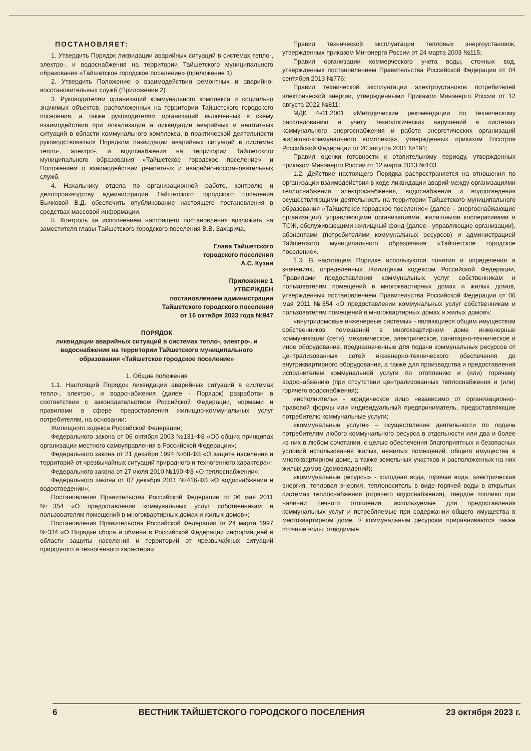ПОСТАНОВЛЯЕТ:
1. Утвердить Порядок ликвидации аварийных ситуаций в системах тепло-, электро-, и водоснабжения на территории Тайшетского муниципального образования «Тайшетское городское поселение» (приложение 1).
2. Утвердить Положение о взаимодействии ремонтных и аварийно-восстановительных служб (Приложение 2).
3. Руководителям организаций коммунального комплекса и социально значимых объектов, расположенных на территории Тайшетского городского поселения, а также руководителям организаций включенных в схему взаимодействия при локализации и ликвидации аварийных и нештатных ситуаций в области коммунального комплекса, в практической деятельности руководствоваться Порядком ликвидации аварийных ситуаций в системах тепло-, электро-, и водоснабжения на территории Тайшетского муниципального образования «Тайшетское городское поселение» и Положением о взаимодействии ремонтных и аварийно-восстановительных служб.
4. Начальнику отдела по организационной работе, контролю и делопроизводству администрации Тайшетского городского поселения Бычковой В.Д. обеспечить опубликование настоящего постановления в средствах массовой информации.
5. Контроль за исполнением настоящего постановления возложить на заместителя главы Тайшетского городского поселения В.В. Захарича.
Глава Тайшетского
городского поселения
А.С. Кузин
Приложение 1
УТВЕРЖДЕН
постановлением администрации
Тайшетского городского поселения
от 16 октября 2023 года №947
ПОРЯДОК
ликвидации аварийных ситуаций в системах тепло-, электро-, и водоснабжения на территории Тайшетского муниципального образования «Тайшетское городское поселение»
1. Общие положения
1.1. Настоящий Порядок ликвидации аварийных ситуаций в системах тепло-, электро-, и водоснабжения (далее - Порядок) разработан в соответствии с законодательством Российской Федерации, нормами и правилами в сфере предоставления жилищно-коммунальных услуг потребителям, на основании:
Жилищного кодекса Российской Федерации;
Федерального закона от 06 октября 2003 №131-ФЗ «Об общих принципах организации местного самоуправления в Российской Федерации»;
Федерального закона от 21 декабря 1994 №68-ФЗ «О защите населения и территорий от чрезвычайных ситуаций природного и техногенного характера»;
Федерального закона от 27 июля 2010 №190-ФЗ «О теплоснабжении»;
Федерального закона от 07 декабря 2011 №416-ФЗ «О водоснабжении и водоотведении»;
Постановления Правительства Российской Федерации от 06 мая 2011 №354 «О предоставлении коммунальных услуг собственникам и пользователям помещений в многоквартирных домах и жилых домов»;
Постановления Правительства Российской Федерации от 24 марта 1997 №334 «О Порядке сбора и обмена в Российской Федерации информацией в области защиты населения и территорий от чрезвычайных ситуаций природного и техногенного характера»;
Правил технической эксплуатации тепловых энергоустановок, утвержденных приказом Минэнерго России от 24 марта 2003 №115;
Правил организации коммерческого учета воды, сточных вод, утвержденных постановлением Правительства Российской Федерации от 04 сентября 2013 №776;
Правил технической эксплуатации электроустановок потребителей электрической энергии, утвержденными Приказом Минэнерго России от 12 августа 2022 №811;
МДК 4-01.2001 «Методические рекомендации по техническому расследованию и учету технологических нарушений в системах коммунального энергоснабжения и работе энергетических организаций жилищно-коммунального комплекса», утвержденных приказом Госстроя Российской Федерации от 20 августа 2001 №191;
Правил оценки готовности к отопительному периоду, утвержденных приказом Минэнерго России от 12 марта 2013 №103.
1.2. Действие настоящего Порядка распространяется на отношения по организации взаимодействия в ходе ликвидации аварий между организациями теплоснабжения, электроснабжения, водоснабжения и водоотведения осуществляющими деятельность на территории Тайшетского муниципального образования «Тайшетское городское поселение» (далее – энергоснабжающие организации), управляющими организациями, жилищными кооперативами и ТСЖ, обслуживающими жилищный фонд (далее - управляющие организации), абонентами (потребителями коммунальных ресурсов) и администрацией Тайшетского муниципального образования «Тайшетское городское поселение».
1.3. В настоящем Порядке используются понятия и определения в значениях, определенных Жилищным кодексом Российской Федерации, Правилами предоставления коммунальных услуг собственникам и пользователям помещений в многоквартирных домах и жилых домов, утвержденных постановлением Правительства Российской Федерации от 06 мая 2011 №354 «О предоставлении коммунальных услуг собственникам и пользователям помещений в многоквартирных домах и жилых домов»:
«внутридомовые инженерные системы» - являющиеся общим имуществом собственников помещений в многоквартирном доме инженерные коммуникации (сети), механическое, электрическое, санитарно-техническое и иное оборудование, предназначенные для подачи коммунальных ресурсов от централизованных сетей инженерно-технического обеспечения до внутриквартирного оборудования, а также для производства и предоставления исполнителем коммунальной услуги по отоплению и (или) горячему водоснабжению (при отсутствии централизованных теплоснабжения и (или) горячего водоснабжения);
«исполнитель» - юридическое лицо независимо от организационно-правовой формы или индивидуальный предприниматель, предоставляющие потребителю коммунальные услуги;
«коммунальные услуги» – осуществление деятельности по подаче потребителям любого коммунального ресурса в отдельности или два и более из них в любом сочетании, с целью обеспечения благоприятных и безопасных условий использования жилых, нежилых помещений, общего имущества в многоквартирном доме, а также земельных участков и расположенных на них жилых домов (домовладений);
«коммунальные ресурсы» - холодная вода, горячая вода, электрическая энергия, тепловая энергия, теплоноситель в виде горячей воды в открытых системах теплоснабжения (горячего водоснабжения), твердое топливо при наличии печного отопления, используемые для предоставления коммунальных услуг и потребляемые при содержании общего имущества в многоквартирном доме. К коммунальным ресурсам приравниваются также сточные воды, отводимые
6 ВЕСТНИК ТАЙШЕТСКОГО ГОРОДСКОГО ПОСЕЛЕНИЯ 23 октября 2023 г.